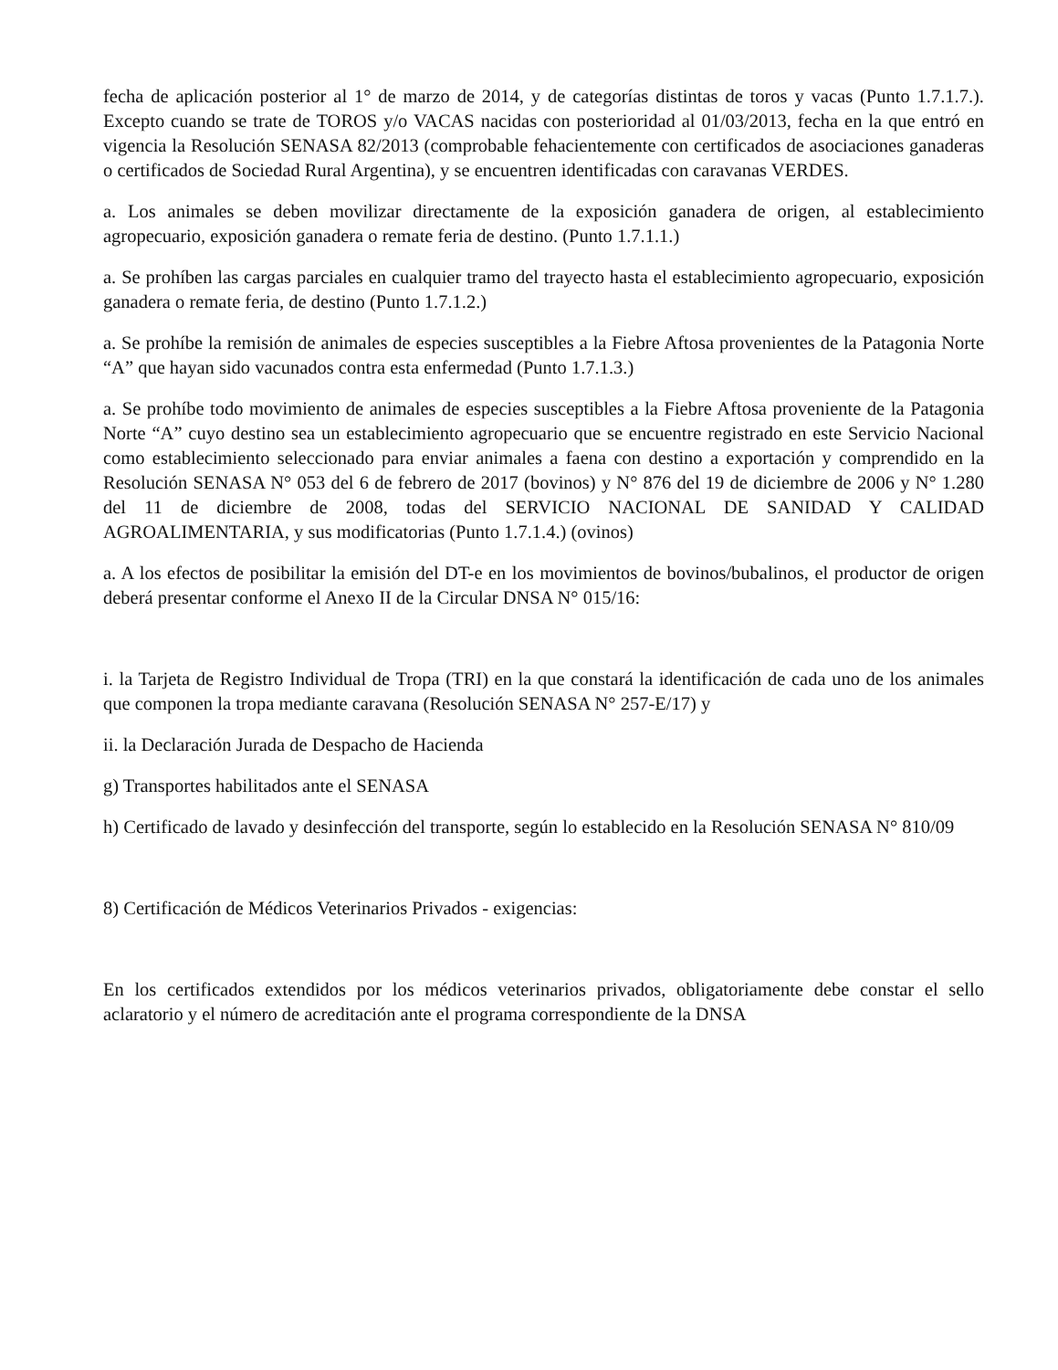fecha de aplicación posterior al 1° de marzo de 2014, y de categorías distintas de toros y vacas (Punto 1.7.1.7.). Excepto cuando se trate de TOROS y/o VACAS nacidas con posterioridad al 01/03/2013, fecha en la que entró en vigencia la Resolución SENASA 82/2013 (comprobable fehacientemente con certificados de asociaciones ganaderas o certificados de Sociedad Rural Argentina), y se encuentren identificadas con caravanas VERDES.
a. Los animales se deben movilizar directamente de la exposición ganadera de origen, al establecimiento agropecuario, exposición ganadera o remate feria de destino. (Punto 1.7.1.1.)
a. Se prohíben las cargas parciales en cualquier tramo del trayecto hasta el establecimiento agropecuario, exposición ganadera o remate feria, de destino (Punto 1.7.1.2.)
a. Se prohíbe la remisión de animales de especies susceptibles a la Fiebre Aftosa provenientes de la Patagonia Norte “A” que hayan sido vacunados contra esta enfermedad (Punto 1.7.1.3.)
a. Se prohíbe todo movimiento de animales de especies susceptibles a la Fiebre Aftosa proveniente de la Patagonia Norte “A” cuyo destino sea un establecimiento agropecuario que se encuentre registrado en este Servicio Nacional como establecimiento seleccionado para enviar animales a faena con destino a exportación y comprendido en la Resolución SENASA N° 053 del 6 de febrero de 2017 (bovinos) y N° 876 del 19 de diciembre de 2006 y N° 1.280 del 11 de diciembre de 2008, todas del SERVICIO NACIONAL DE SANIDAD Y CALIDAD AGROALIMENTARIA, y sus modificatorias (Punto 1.7.1.4.) (ovinos)
a. A los efectos de posibilitar la emisión del DT-e en los movimientos de bovinos/bubalinos, el productor de origen deberá presentar conforme el Anexo II de la Circular DNSA N° 015/16:
i. la Tarjeta de Registro Individual de Tropa (TRI) en la que constará la identificación de cada uno de los animales que componen la tropa mediante caravana (Resolución SENASA N° 257-E/17) y
ii. la Declaración Jurada de Despacho de Hacienda
g) Transportes habilitados ante el SENASA
h) Certificado de lavado y desinfección del transporte, según lo establecido en la Resolución SENASA N° 810/09
8) Certificación de Médicos Veterinarios Privados - exigencias:
En los certificados extendidos por los médicos veterinarios privados, obligatoriamente debe constar el sello aclaratorio y el número de acreditación ante el programa correspondiente de la DNSA